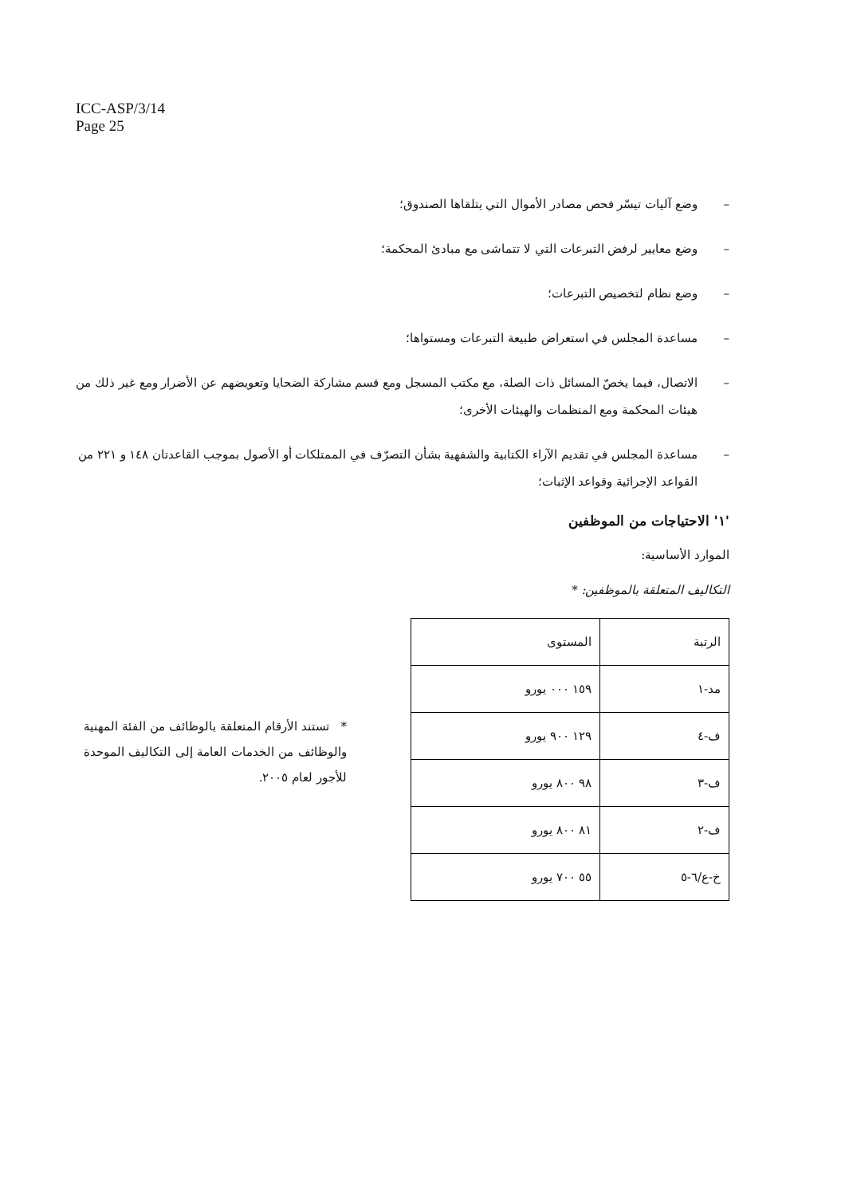ICC-ASP/3/14
Page 25
– وضع آليات تيسّر فحص مصادر الأموال التي يتلقاها الصندوق؛
– وضع معايير لرفض التبرعات التي لا تتماشى مع مبادئ المحكمة؛
– وضع نظام لتخصيص التبرعات؛
– مساعدة المجلس في استعراض طبيعة التبرعات ومستواها؛
– الاتصال، فيما يخصّ المسائل ذات الصلة، مع مكتب المسجل ومع قسم مشاركة الضحايا وتعويضهم عن الأضرار ومع غير ذلك من هيئات المحكمة ومع المنظمات والهيئات الأخرى؛
– مساعدة المجلس في تقديم الآراء الكتابية والشفهية بشأن التصرّف في الممتلكات أو الأصول بموجب القاعدتان ١٤٨ و ٢٢١ من القواعد الإجرائية وقواعد الإثبات؛
'١' الاحتياجات من الموظفين
الموارد الأساسية:
التكاليف المتعلقة بالموظفين: *
| الرتبة | المستوى |
| --- | --- |
| مد-١ | ١٥٩ ٠٠٠ يورو |
| ف-٤ | ١٢٩ ٩٠٠ يورو |
| ف-٣ | ٩٨ ٨٠٠ يورو |
| ف-٢ | ٨١ ٨٠٠ يورو |
| خ-ع/٦-٥ | ٥٥ ٧٠٠ يورو |
* تستند الأرقام المتعلقة بالوظائف من الفئة المهنية والوظائف من الخدمات العامة إلى التكاليف الموحدة للأجور لعام ٢٠٠٥.